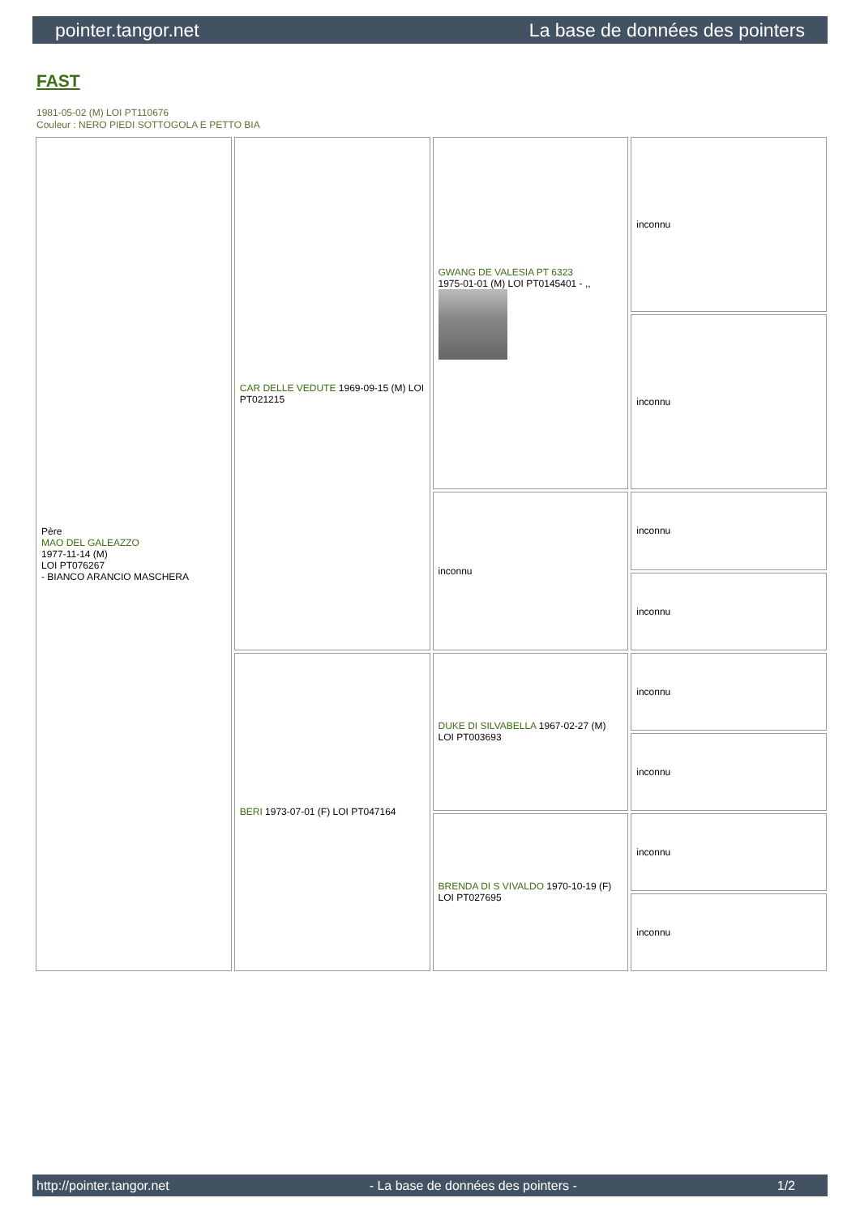pointer.tangor.net La base de données des pointers
FAST
1981-05-02 (M) LOI PT110676
Couleur : NERO PIEDI SOTTOGOLA E PETTO BIA
| Père MAO DEL GALEAZZO 1977-11-14 (M) LOI PT076267 - BIANCO ARANCIO MASCHERA | CAR DELLE VEDUTE 1969-09-15 (M) LOI PT021215 | GWANG DE VALESIA PT 6323 1975-01-01 (M) LOI PT0145401 - ,, | inconnu |
| | | | inconnu |
| | | inconnu | inconnu |
| | | | inconnu |
| | BERI 1973-07-01 (F) LOI PT047164 | DUKE DI SILVABELLA 1967-02-27 (M) LOI PT003693 | inconnu |
| | | | inconnu |
| | | BRENDA DI S VIVALDO 1970-10-19 (F) LOI PT027695 | inconnu |
| | | | inconnu |
http://pointer.tangor.net - La base de données des pointers - 1/2